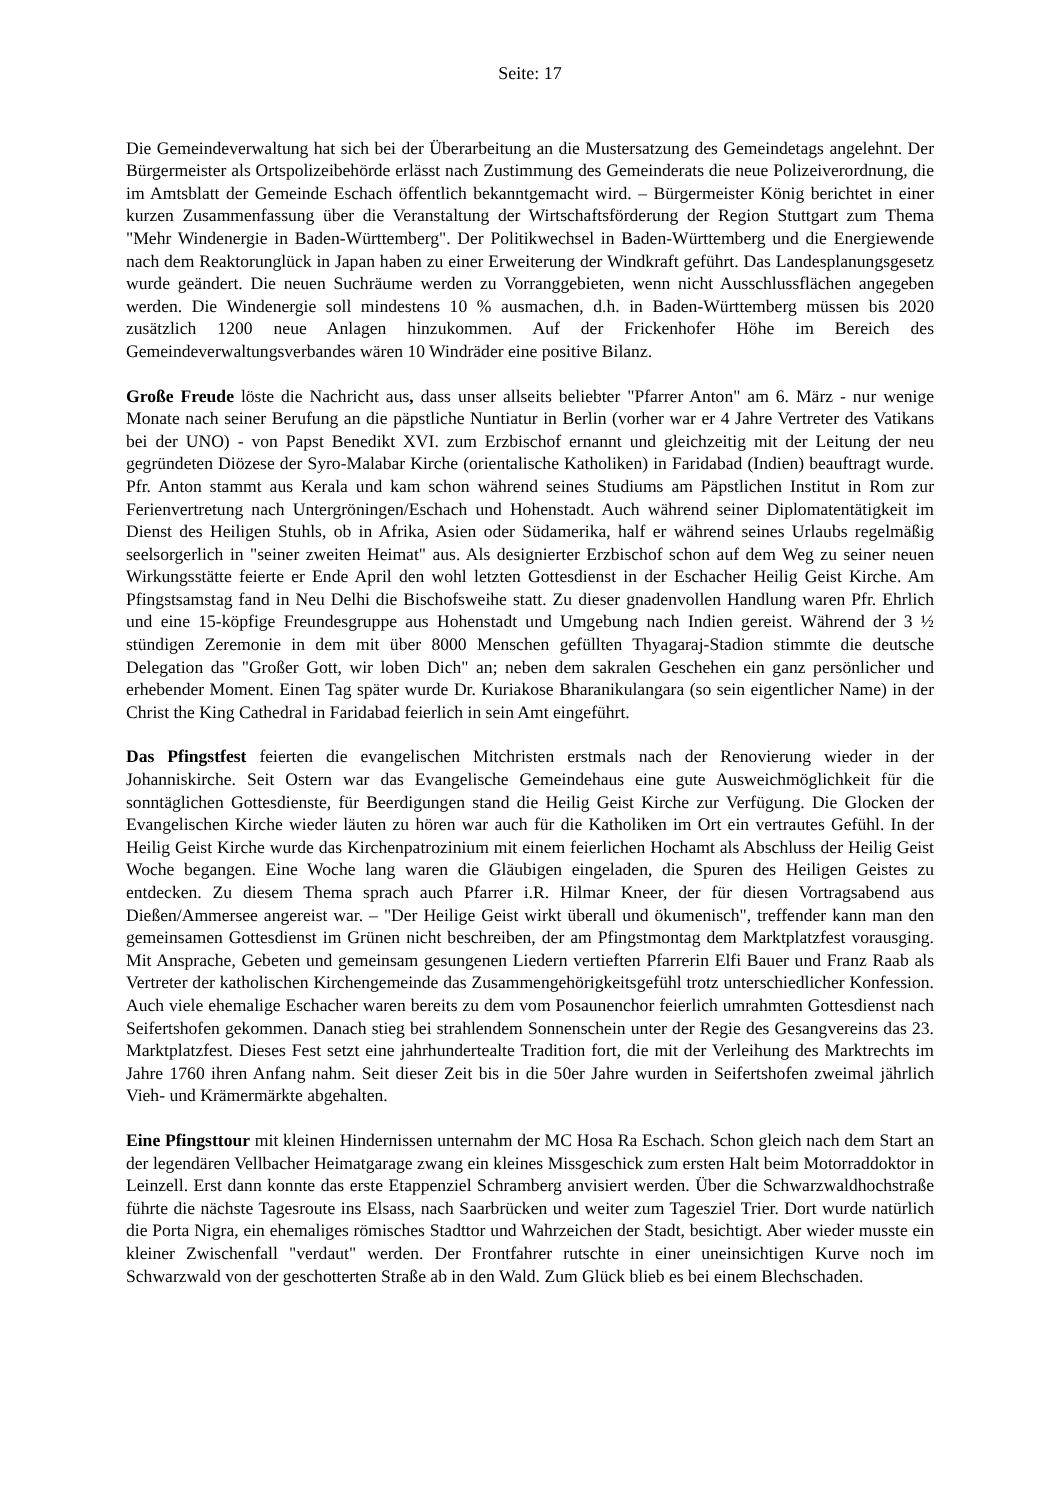Seite: 17
Die Gemeindeverwaltung hat sich bei der Überarbeitung an die Mustersatzung des Gemeindetags angelehnt. Der Bürgermeister als Ortspolizeibehörde erlässt nach Zustimmung des Gemeinderats die neue Polizeiverordnung, die im Amtsblatt der Gemeinde Eschach öffentlich bekanntgemacht wird. – Bürgermeister König berichtet in einer kurzen Zusammenfassung über die Veranstaltung der Wirtschaftsförderung der Region Stuttgart zum Thema "Mehr Windenergie in Baden-Württemberg". Der Politikwechsel in Baden-Württemberg und die Energiewende nach dem Reaktorunglück in Japan haben zu einer Erweiterung der Windkraft geführt. Das Landesplanungsgesetz wurde geändert. Die neuen Suchräume werden zu Vorranggebieten, wenn nicht Ausschlussflächen angegeben werden. Die Windenergie soll mindestens 10 % ausmachen, d.h. in Baden-Württemberg müssen bis 2020 zusätzlich 1200 neue Anlagen hinzukommen. Auf der Frickenhofer Höhe im Bereich des Gemeindeverwaltungsverbandes wären 10 Windräder eine positive Bilanz.
Große Freude löste die Nachricht aus, dass unser allseits beliebter "Pfarrer Anton" am 6. März - nur wenige Monate nach seiner Berufung an die päpstliche Nuntiatur in Berlin (vorher war er 4 Jahre Vertreter des Vatikans bei der UNO) - von Papst Benedikt XVI. zum Erzbischof ernannt und gleichzeitig mit der Leitung der neu gegründeten Diözese der Syro-Malabar Kirche (orientalische Katholiken) in Faridabad (Indien) beauftragt wurde. Pfr. Anton stammt aus Kerala und kam schon während seines Studiums am Päpstlichen Institut in Rom zur Ferienvertretung nach Untergröningen/Eschach und Hohenstadt. Auch während seiner Diplomatentätigkeit im Dienst des Heiligen Stuhls, ob in Afrika, Asien oder Südamerika, half er während seines Urlaubs regelmäßig seelsorgerlich in "seiner zweiten Heimat" aus. Als designierter Erzbischof schon auf dem Weg zu seiner neuen Wirkungsstätte feierte er Ende April den wohl letzten Gottesdienst in der Eschacher Heilig Geist Kirche. Am Pfingstsamstag fand in Neu Delhi die Bischofsweihe statt. Zu dieser gnadenvollen Handlung waren Pfr. Ehrlich und eine 15-köpfige Freundesgruppe aus Hohenstadt und Umgebung nach Indien gereist. Während der 3 ½ stündigen Zeremonie in dem mit über 8000 Menschen gefüllten Thyagaraj-Stadion stimmte die deutsche Delegation das "Großer Gott, wir loben Dich" an; neben dem sakralen Geschehen ein ganz persönlicher und erhebender Moment. Einen Tag später wurde Dr. Kuriakose Bharanikulangara (so sein eigentlicher Name) in der Christ the King Cathedral in Faridabad feierlich in sein Amt eingeführt.
Das Pfingstfest feierten die evangelischen Mitchristen erstmals nach der Renovierung wieder in der Johanniskirche. Seit Ostern war das Evangelische Gemeindehaus eine gute Ausweichmöglichkeit für die sonntäglichen Gottesdienste, für Beerdigungen stand die Heilig Geist Kirche zur Verfügung. Die Glocken der Evangelischen Kirche wieder läuten zu hören war auch für die Katholiken im Ort ein vertrautes Gefühl. In der Heilig Geist Kirche wurde das Kirchenpatrozinium mit einem feierlichen Hochamt als Abschluss der Heilig Geist Woche begangen. Eine Woche lang waren die Gläubigen eingeladen, die Spuren des Heiligen Geistes zu entdecken. Zu diesem Thema sprach auch Pfarrer i.R. Hilmar Kneer, der für diesen Vortragsabend aus Dießen/Ammersee angereist war. – "Der Heilige Geist wirkt überall und ökumenisch", treffender kann man den gemeinsamen Gottesdienst im Grünen nicht beschreiben, der am Pfingstmontag dem Marktplatzfest vorausging. Mit Ansprache, Gebeten und gemeinsam gesungenen Liedern vertieften Pfarrerin Elfi Bauer und Franz Raab als Vertreter der katholischen Kirchengemeinde das Zusammengehörigkeitsgefühl trotz unterschiedlicher Konfession. Auch viele ehemalige Eschacher waren bereits zu dem vom Posaunenchor feierlich umrahmten Gottesdienst nach Seifertshofen gekommen. Danach stieg bei strahlendem Sonnenschein unter der Regie des Gesangvereins das 23. Marktplatzfest. Dieses Fest setzt eine jahrhundertealte Tradition fort, die mit der Verleihung des Marktrechts im Jahre 1760 ihren Anfang nahm. Seit dieser Zeit bis in die 50er Jahre wurden in Seifertshofen zweimal jährlich Vieh- und Krämermärkte abgehalten.
Eine Pfingsttour mit kleinen Hindernissen unternahm der MC Hosa Ra Eschach. Schon gleich nach dem Start an der legendären Vellbacher Heimatgarage zwang ein kleines Missgeschick zum ersten Halt beim Motorraddoktor in Leinzell. Erst dann konnte das erste Etappenziel Schramberg anvisiert werden. Über die Schwarzwaldhochstraße führte die nächste Tagesroute ins Elsass, nach Saarbrücken und weiter zum Tagesziel Trier. Dort wurde natürlich die Porta Nigra, ein ehemaliges römisches Stadttor und Wahrzeichen der Stadt, besichtigt. Aber wieder musste ein kleiner Zwischenfall "verdaut" werden. Der Frontfahrer rutschte in einer uneinsichtigen Kurve noch im Schwarzwald von der geschotterten Straße ab in den Wald. Zum Glück blieb es bei einem Blechschaden.